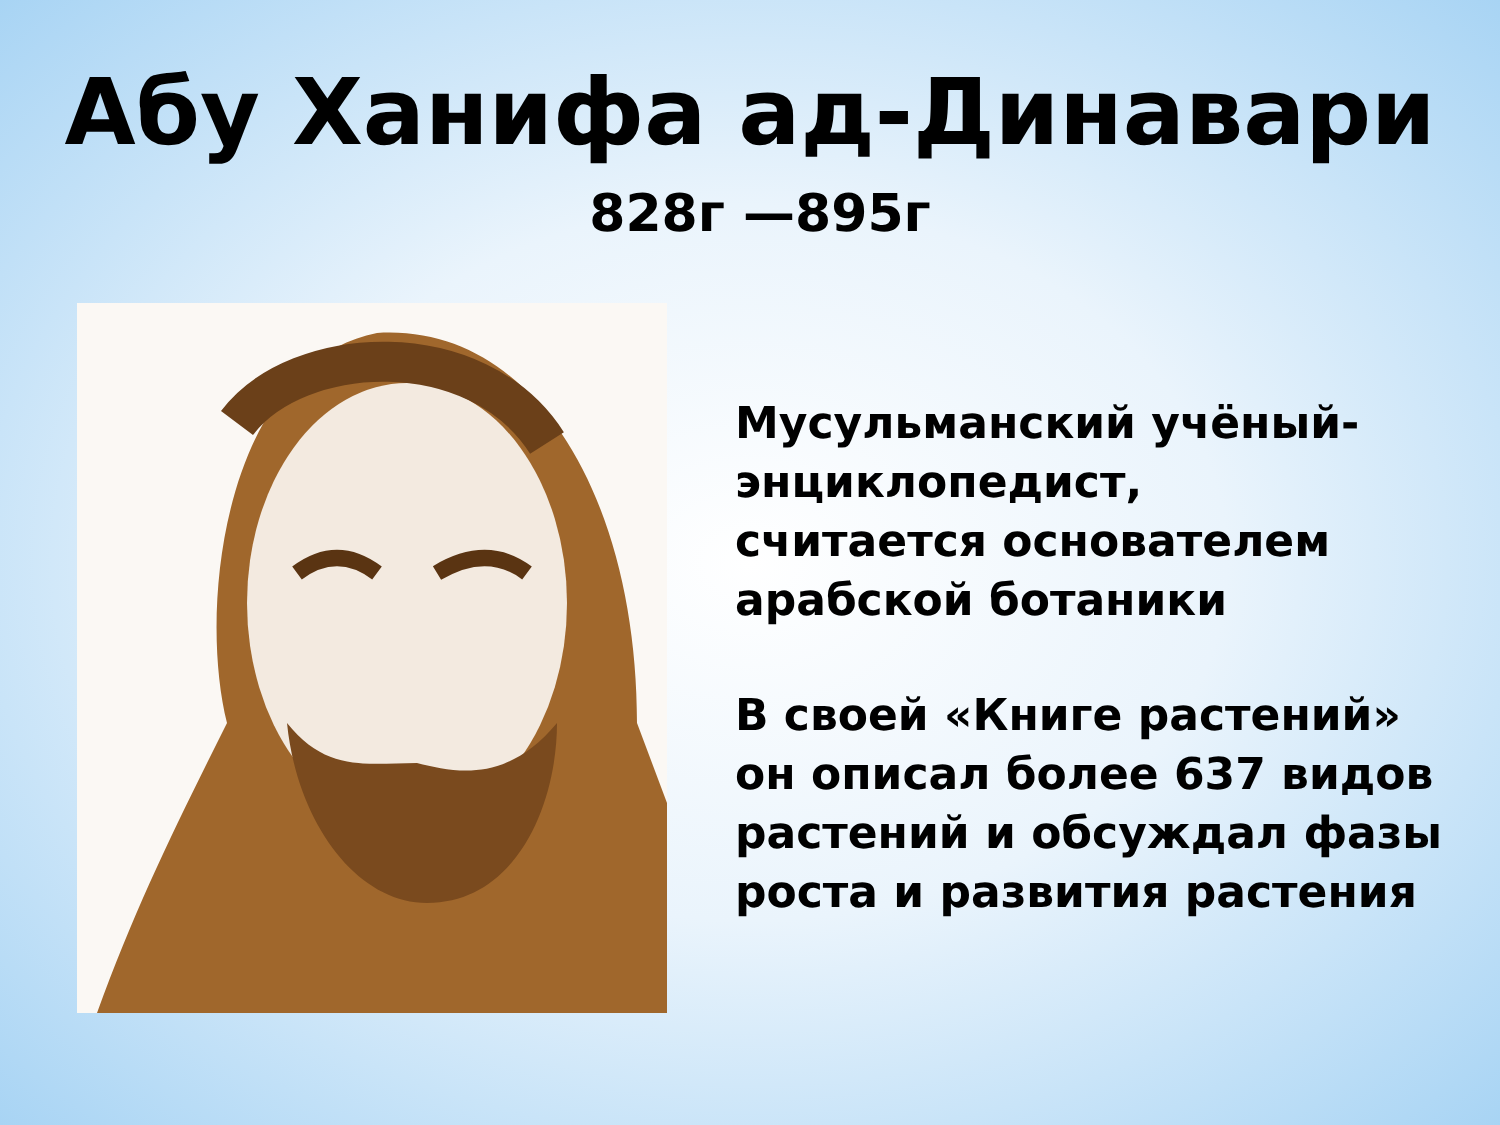Абу Ханифа ад-Динавари
828г —895г
Мусульманский учёный-
энциклопедист,
считается основателем
арабской ботаники
В своей «Книге растений»
он описал более 637 видов
растений и обсуждал фазы
роста и развития растения